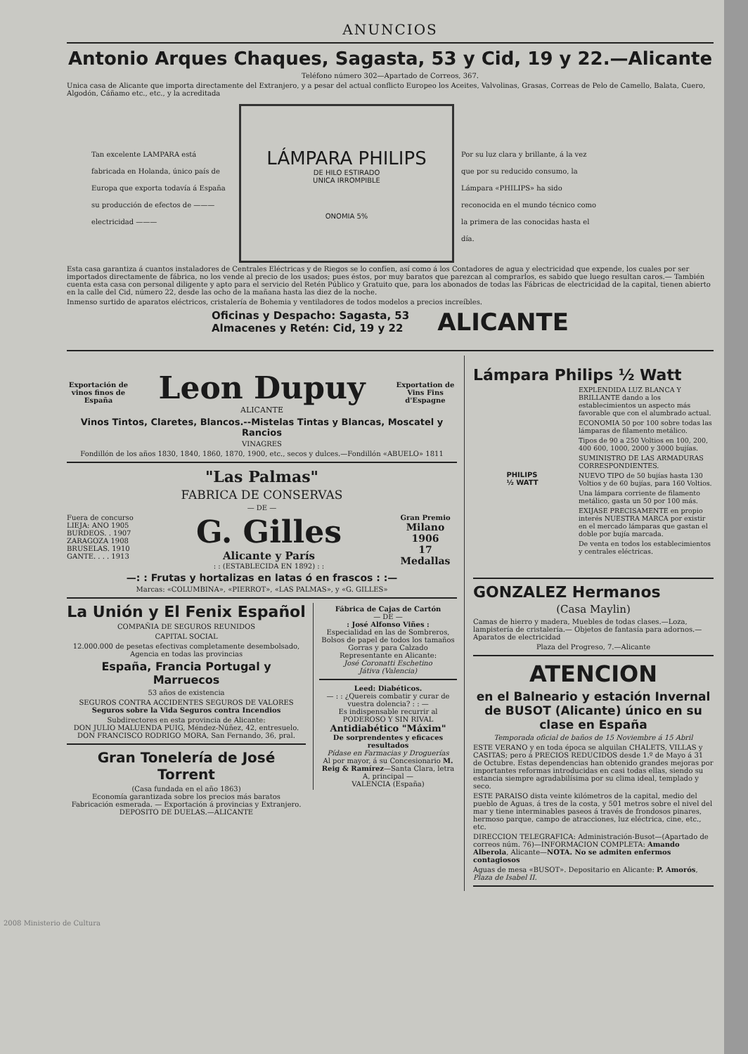ANUNCIOS
Antonio Arques Chaques, Sagasta, 53 y Cid, 19 y 22.—Alicante
Teléfono número 302—Apartado de Correos, 367.
Unica casa de Alicante que importa directamente del Extranjero, y a pesar del actual conflicto Europeo los Aceites, Valvolinas, Grasas, Correas de Pelo de Camello, Balata, Cuero, Algodón, Cáñamo etc., etc., y la acreditada
Tan excelente LAMPARA está fabricada en Holanda, único país de Europa que exporta todavía á España su producción de efectos de ——— electricidad ———
LÁMPARA PHILIPS
DE HILO ESTIRADO
UNICA IRROMPIBLE
ONOMIA 5%
Por su luz clara y brillante, á la vez que por su reducido consumo, la Lámpara «PHILIPS» ha sido reconocida en el mundo técnico como la primera de las conocidas hasta el día.
Esta casa garantiza á cuantos instaladores de Centrales Eléctricas y de Riegos se lo confíen, así como á los Contadores de agua y electricidad que expende, los cuales por ser importados directamente de fábrica, no los vende al precio de los usados; pues éstos, por muy baratos que parezcan al comprarlos, es sabido que luego resultan caros.— También cuenta esta casa con personal diligente y apto para el servicio del Retén Público y Gratuito que, para los abonados de todas las Fábricas de electricidad de la capital, tienen abierto en la calle del Cid, número 22, desde las ocho de la mañana hasta las diez de la noche.
Inmenso surtido de aparatos eléctricos, cristalería de Bohemia y ventiladores de todos modelos a precios increíbles.
Oficinas y Despacho: Sagasta, 53
Almacenes y Retén: Cid, 19 y 22
ALICANTE
Exportación de vinos finos de España
Leon Dupuy
ALICANTE
Exportation de Vins Fins d'Espagne
Vinos Tintos, Claretes, Blancos.--Mistelas Tintas y Blancas, Moscatel y Rancios
VINAGRES
Fondillón de los años 1830, 1840, 1860, 1870, 1900, etc., secos y dulces.—Fondillón «ABUELO» 1811
"Las Palmas"
FABRICA DE CONSERVAS
— DE —
Fuera de concurso
LIEJA: ANO 1905
BURDEOS. . 1907
ZARAGOZA 1908
BRUSELAS. 1910
GANTE. . . . 1913
G. Gilles
Alicante y París
: : (ESTABLECIDA EN 1892) : :
Gran Premio
Milano 1906
17 Medallas
—: : Frutas y hortalizas en latas ó en frascos : :—
Marcas: «COLUMBINA», «PIERROT», «LAS PALMAS», y «G. GILLES»
La Unión y El Fenix Español
COMPAÑIA DE SEGUROS REUNIDOS
CAPITAL SOCIAL
12.000.000 de pesetas efectivas completamente desembolsado, Agencia en todas las provincias
España, Francia Portugal y Marruecos
53 años de existencia
SEGUROS CONTRA ACCIDENTES SEGUROS DE VALORES
Seguros sobre la Vida Seguros contra Incendios
Subdirectores en esta provincia de Alicante:
DON JULIO MALUENDA PUIG, Méndez-Núñez, 42, entresuelo.
DON FRANCISCO RODRIGO MORA, San Fernando, 36, pral.
Gran Tonelería de José Torrent
(Casa fundada en el año 1863)
Economía garantizada sobre los precios más baratos
Fabricación esmerada. — Exportación á provincias y Extranjero.
DEPOSITO DE DUELAS.—ALICANTE
Fábrica de Cajas de Cartón
— DE —
: José Alfonso Viñes :
Especialidad en las de Sombreros, Bolsos de papel de todos los tamaños Gorras y para Calzado
Representante en Alicante:
José Coronatti Eschetino
Játiva (Valencia)
Leed: Diabéticos.
— : : ¿Quereis combatir y curar de vuestra dolencia? : : —
Es indispensable recurrir al PODEROSO Y SIN RIVAL
Antidiabético "Máxim"
De sorprendentes y eficaces resultados
Pídase en Farmacias y Droguerías
Al por mayor, á su Concesionario M. Reig & Ramírez—Santa Clara, letra A, principal —
VALENCIA (España)
Lámpara Philips ½ Watt
PHILIPS
½ WATT
EXPLENDIDA LUZ BLANCA Y BRILLANTE dando a los establecimientos un aspecto más favorable que con el alumbrado actual.
ECONOMIA 50 por 100 sobre todas las lámparas de filamento metálico.
Tipos de 90 a 250 Voltios en 100, 200, 400 600, 1000, 2000 y 3000 bujías.
SUMINISTRO DE LAS ARMADURAS CORRESPONDIENTES.
NUEVO TIPO de 50 bujías hasta 130 Voltios y de 60 bujías, para 160 Voltios.
Una lámpara corriente de filamento metálico, gasta un 50 por 100 más.
EXIJASE PRECISAMENTE en propio interés NUESTRA MARCA por existir en el mercado lámparas que gastan el doble por bujía marcada.
De venta en todos los establecimientos y centrales eléctricas.
GONZALEZ Hermanos
(Casa Maylin)
Camas de hierro y madera, Muebles de todas clases.—Loza, lampistería de cristalería.— Objetos de fantasía para adornos.—Aparatos de electricidad
Plaza del Progreso, 7.—Alicante
ATENCION
en el Balneario y estación Invernal de BUSOT (Alicante) único en su clase en España
Temporada oficial de baños de 15 Noviembre á 15 Abril
ESTE VERANO y en toda época se alquilan CHALETS, VILLAS y CASITAS; pero á PRECIOS REDUCIDOS desde 1.º de Mayo á 31 de Octubre. Estas dependencias han obtenido grandes mejoras por importantes reformas introducidas en casi todas ellas, siendo su estancia siempre agradabilísima por su clima ideal, templado y seco.
ESTE PARAISO dista veinte kilómetros de la capital, medio del pueblo de Aguas, á tres de la costa, y 501 metros sobre el nivel del mar y tiene interminables paseos á través de frondosos pinares, hermoso parque, campo de atracciones, luz eléctrica, cine, etc., etc.
DIRECCION TELEGRAFICA: Administración-Busot—(Apartado de correos núm. 76)—INFORMACION COMPLETA: Amando Alberola, Alicante—NOTA. No se admiten enfermos contagiosos
Aguas de mesa «BUSOT». Depositario en Alicante: P. Amorós, Plaza de Isabel II.
2008 Ministerio de Cultura